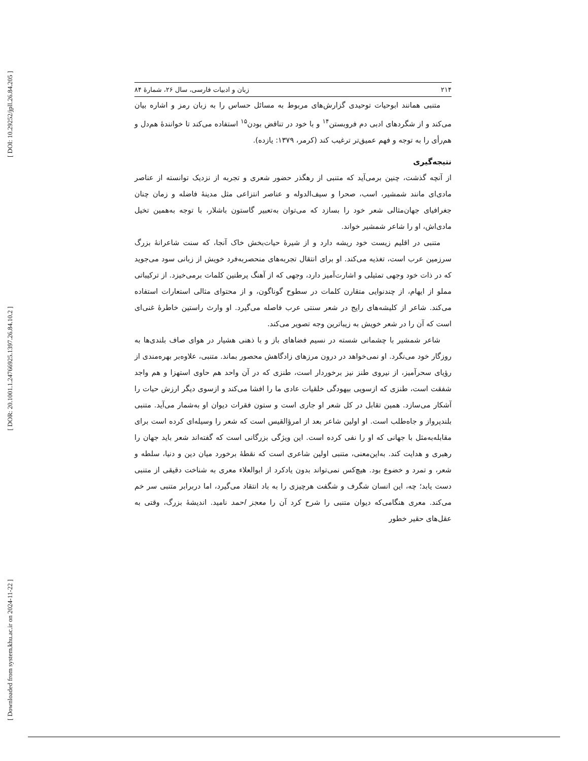[ DOI: 10.29252/jpll.26.84.205 ]
[ DOR: 20.1001.1.24766925.1397.26.84.10.2 ]
[ Downloaded from system.khu.ac.ir on 2024-11-22 ]
۲۱۴ زبان و ادبیات فارسی، سال ۲۶، شمارهٔ ۸۴
متنبی همانند ابوحیات توحیدی گزارش‌های مربوط به مسائل حساس را به زبان رمز و اشاره بیان می‌کند و از شگردهای ادبی دم فروبستن<sup>۱۴</sup> و با خود در تناقض بودن<sup>۱۵</sup> استفاده می‌کند تا خوانندهٔ هم‌دل و هم‌رأی را به توجه و فهم عمیق‌تر ترغیب کند (کرمر، ۱۳۷۹: یازده).
نتیجه‌گیری
از آنچه گذشت، چنین برمی‌آید که متنبی از رهگذر حضور شعری و تجربه از نزدیک توانسته از عناصر مادی‌ای مانند شمشیر، اسب، صحرا و سیف‌الدوله و عناصر انتزاعی مثل مدینهٔ فاضله و زمان چنان جغرافیای جهان‌مثالی شعر خود را بسازد که می‌توان به‌تعبیر گاستون باشلار، با توجه به‌همین تخیل مادی‌اش، او را شاعر شمشیر خواند.
متنبی در اقلیم زیست خود ریشه دارد و از شیرهٔ حیات‌بخش خاک آنجا، که سنت شاعرانهٔ بزرگ سرزمین عرب است، تغذیه می‌کند. او برای انتقال تجربه‌های منحصربه‌فرد خویش از زبانی سود می‌جوید که در ذات خود وجهی تمثیلی و اشارت‌آمیز دارد، وجهی که از آهنگ پرطنین کلمات برمی‌خیزد. از ترکیباتی مملو از ایهام، از چندنوایی متقارن کلمات در سطوح گوناگون، و از محتوای مثالی استعارات استفاده می‌کند. شاعر از کلیشه‌های رایج در شعر سنتی عرب فاصله می‌گیرد. او وارث راستین خاطرهٔ غنی‌ای است که آن را در شعر خویش به زیباترین وجه تصویر می‌کند.
شاعر شمشیر با چشمانی شسته در نسیم فضاهای باز و با ذهنی هشیار در هوای صاف بلندی‌ها به روزگار خود می‌نگرد. او نمی‌خواهد در درون مرزهای زادگاهش محصور بماند. متنبی، علاوه‌بر بهره‌مندی از رؤیای سحرآمیز، از نیروی طنز نیز برخوردار است، طنزی که در آن واحد هم حاوی استهزا و هم واجد شفقت است، طنزی که ازسویی بیهودگی خلقیات عادی ما را افشا می‌کند و ازسوی دیگر ارزش حیات را آشکار می‌سازد. همین تقابل در کل شعر او جاری است و ستون فقرات دیوان او به‌شمار می‌آید. متنبی بلندپرواز و جاه‌طلب است. او اولین شاعر بعد از امرؤالقیس است که شعر را وسیله‌ای کرده است برای مقابله‌به‌مثل با جهانی که او را نفی کرده است. این ویژگی بزرگانی است که گفته‌اند شعر باید جهان را رهبری و هدایت کند. به‌این‌معنی، متنبی اولین شاعری است که نقطهٔ برخورد میان دین و دنیا، سلطه و شعر، و تمرد و خضوع بود. هیچ‌کس نمی‌تواند بدون یادکرد از ابوالعلاء معری به شناخت دقیقی از متنبی دست یابد؛ چه، این انسان شگرف و شگفت هرچیزی را به باد انتقاد می‌گیرد، اما دربرابر متنبی سر خم می‌کند. معری هنگامی‌که دیوان متنبی را شرح کرد آن را معجز احمد نامید. اندیشهٔ بزرگ، وقتی به عقل‌های حقیر خطور